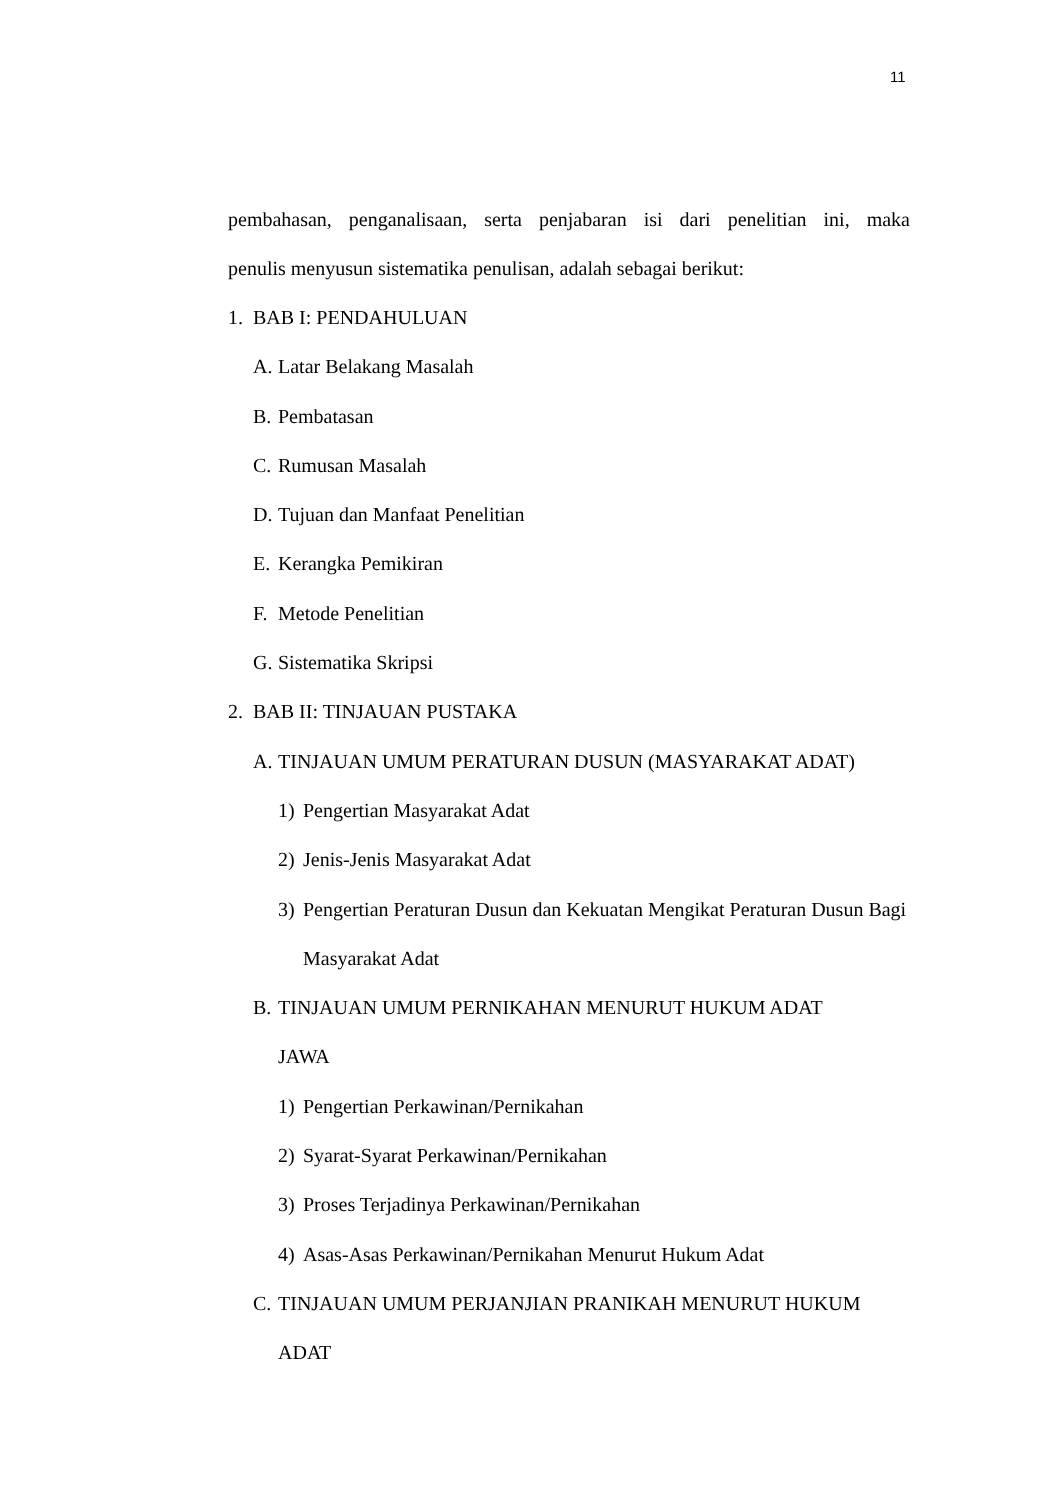11
pembahasan, penganalisaan, serta penjabaran isi dari penelitian ini, maka
penulis menyusun sistematika penulisan, adalah sebagai berikut:
1. BAB I: PENDAHULUAN
A. Latar Belakang Masalah
B. Pembatasan
C. Rumusan Masalah
D. Tujuan dan Manfaat Penelitian
E. Kerangka Pemikiran
F. Metode Penelitian
G. Sistematika Skripsi
2. BAB II: TINJAUAN PUSTAKA
A. TINJAUAN UMUM PERATURAN DUSUN (MASYARAKAT ADAT)
1) Pengertian Masyarakat Adat
2) Jenis-Jenis Masyarakat Adat
3) Pengertian Peraturan Dusun dan Kekuatan Mengikat Peraturan Dusun Bagi Masyarakat Adat
B. TINJAUAN UMUM PERNIKAHAN MENURUT HUKUM ADAT
JAWA
1) Pengertian Perkawinan/Pernikahan
2) Syarat-Syarat Perkawinan/Pernikahan
3) Proses Terjadinya Perkawinan/Pernikahan
4) Asas-Asas Perkawinan/Pernikahan Menurut Hukum Adat
C. TINJAUAN UMUM PERJANJIAN PRANIKAH MENURUT HUKUM
ADAT